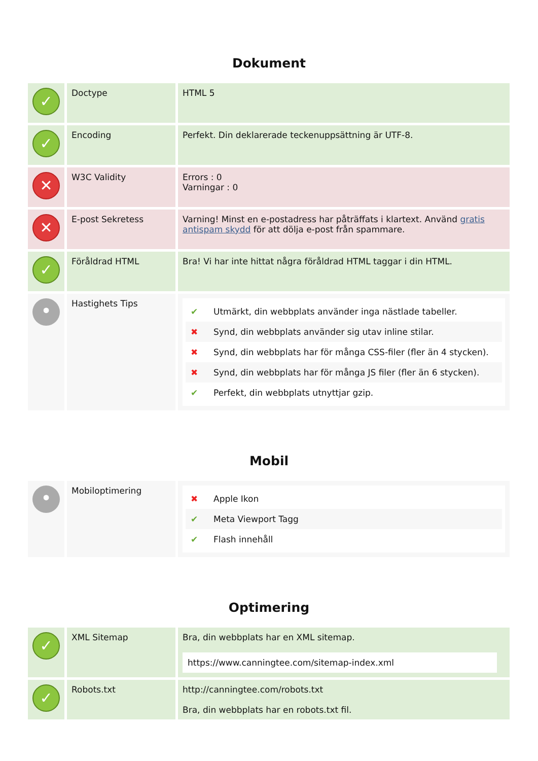Dokument
| ✓ | Doctype | HTML 5 |
| ✓ | Encoding | Perfekt. Din deklarerade teckenuppsättning är UTF-8. |
| ✕ | W3C Validity | Errors : 0 Varningar : 0 |
| ✕ | E-post Sekretess | Varning! Minst en e-postadress har påträffats i klartext. Använd gratis antispam skydd för att dölja e-post från spammare. |
| ✓ | Föråldrad HTML | Bra! Vi har inte hittat några föråldrad HTML taggar i din HTML. |
| • | Hastighets Tips | ✔ Utmärkt, din webbplats använder inga nästlade tabeller. ✖ Synd, din webbplats använder sig utav inline stilar. ✖ Synd, din webbplats har för många CSS-filer (fler än 4 stycken). ✖ Synd, din webbplats har för många JS filer (fler än 6 stycken). ✔ Perfekt, din webbplats utnyttjar gzip. |
Mobil
| • | Mobiloptimering | ✖ Apple Ikon ✔ Meta Viewport Tagg ✔ Flash innehåll |
Optimering
| ✓ | XML Sitemap | Bra, din webbplats har en XML sitemap. https://www.canningtee.com/sitemap-index.xml |
| ✓ | Robots.txt | http://canningtee.com/robots.txt Bra, din webbplats har en robots.txt fil. |